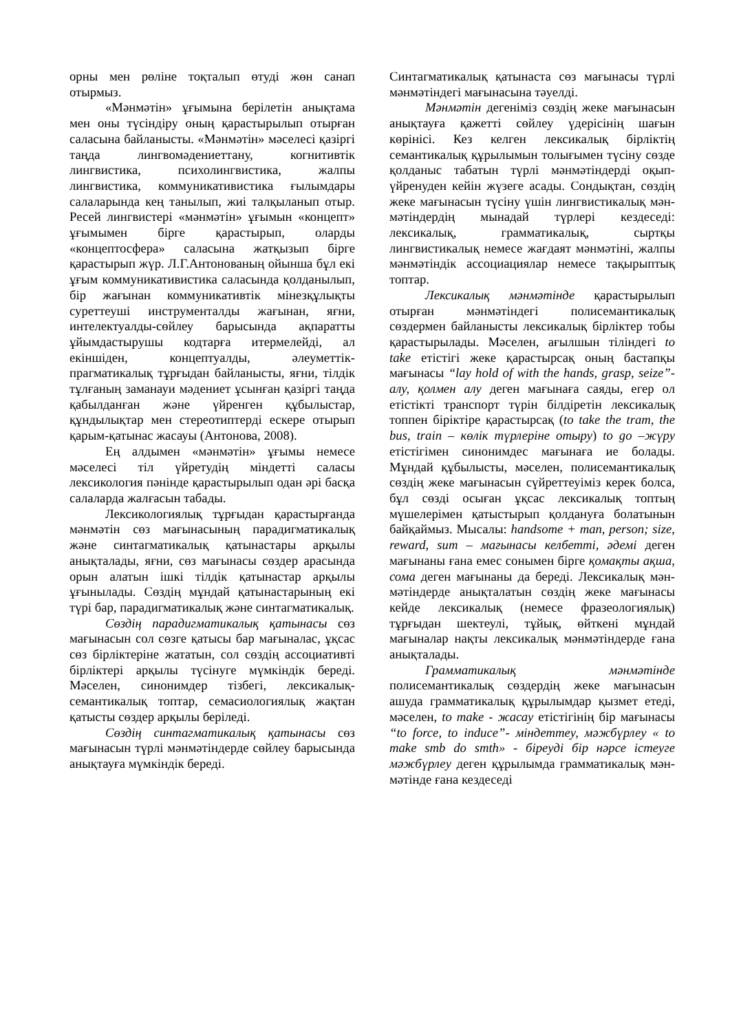орны мен рөліне тоқталып өтуді жөн санап отырмыз.
«Мәнмәтін» ұғымына берілетін анықтама мен оны түсіндіру оның қарастырылып отырған саласына байланысты. «Мәнмәтін» мәселесі қазіргі таңда лингвомәдениеттану, когнитивтік лингвистика, психолингвистика, жалпы лингвистика, коммуникативистика ғылымдары салаларында кең танылып, жиі талқыланып отыр. Ресей лингвистері «мәнмәтін» ұғымын «концепт» ұғымымен бірге қарастырып, оларды «концептосфера» саласына жатқызып бірге қарастырып жүр. Л.Г.Антонованың ойынша бұл екі ұғым коммуникативистика саласында қолданылып, бір жағынан коммуникативтік мінезқұлықты суреттеуші инструменталды жағынан, яғни, интелектуалды-сөйлеу барысында ақпаратты ұйымдастырушы кодтарға итермелейді, ал екіншіден, концептуалды, әлеуметтік-прагматикалық тұрғыдан байланысты, яғни, тілдік тұлғаның заманауи мәдениет ұсынған қазіргі таңда қабылданған және үйренген құбылыстар, құндылықтар мен стереотиптерді ескере отырып қарым-қатынас жасауы (Антонова, 2008).
Ең алдымен «мәнмәтін» ұғымы немесе мәселесі тіл үйретудің міндетті саласы лексикология пәнінде қарастырылып одан әрі басқа салаларда жалғасын табады.
Лексикологиялық тұрғыдан қарастырғанда мәнмәтін сөз мағынасының парадигматикалық және синтагматикалық қатынастары арқылы анықталады, яғни, сөз мағынасы сөздер арасында орын алатын ішкі тілдік қатынастар арқылы ұғынылады. Сөздің мұндай қатынастарының екі түрі бар, парадигматикалық және синтагматикалық.
Сөздің парадигматикалық қатынасы сөз мағынасын сол сөзге қатысы бар мағыналас, ұқсас сөз бірліктеріне жататын, сол сөздің ассоциативті бірліктері арқылы түсінуге мүмкіндік береді. Мәселен, синонимдер тізбегі, лексикалық-семантикалық топтар, семасиологиялық жақтан қатысты сөздер арқылы беріледі.
Сөздің синтагматикалық қатынасы сөз мағынасын түрлі мәнмәтіндерде сөйлеу барысында анықтауға мүмкіндік береді.
Синтагматикалық қатынаста сөз мағынасы түрлі мәнмәтіндегі мағынасына тәуелді.
Мәнмәтін дегеніміз сөздің жеке мағынасын анықтауға қажетті сөйлеу үдерісінің шағын көрінісі. Кез келген лексикалық бірліктің семантикалық құрылымын толығымен түсіну сөзде қолданыс табатын түрлі мәнмәтіндерді оқып-үйренуден кейін жүзеге асады. Сондықтан, сөздің жеке мағынасын түсіну үшін лингвистикалық мән-мәтіндердің мынадай түрлері кездеседі: лексикалық, грамматикалық, сыртқы лингвистикалық немесе жағдаят мәнмәтіні, жалпы мәнмәтіндік ассоциациялар немесе тақырыптық топтар.
Лексикалық мәнмәтінде қарастырылып отырған мәнмәтіндегі полисемантикалық сөздермен байланысты лексикалық бірліктер тобы қарастырылады. Мәселен, ағылшын тіліндегі to take етістігі жеке қарастырсақ оның бастапқы мағынасы “lay hold of with the hands, grasp, seize”- алу, қолмен алу деген мағынаға саяды, егер ол етістікті транспорт түрін білдіретін лексикалық топпен біріктіре қарастырсақ (to take the tram, the bus, train – көлік түрлеріне отыру) to go –жүру етістігімен синонимдес мағынаға ие болады. Мұндай құбылысты, мәселен, полисемантикалық сөздің жеке мағынасын сүйреттеуіміз керек болса, бұл сөзді осыған ұқсас лексикалық топтың мүшелерімен қатыстырып қолдануға болатынын байқаймыз. Мысалы: handsome + man, person; size, reward, sum – мағынасы келбетті, әдемі деген мағынаны ғана емес сонымен бірге қомақты ақша, сома деген мағынаны да береді. Лексикалық мән-мәтіндерде анықталатын сөздің жеке мағынасы кейде лексикалық (немесе фразеологиялық) тұрғыдан шектеулі, тұйық, өйткені мұндай мағыналар нақты лексикалық мәнмәтіндерде ғана анықталады.
Грамматикалық мәнмәтінде полисемантикалық сөздердің жеке мағынасын ашуда грамматикалық құрылымдар қызмет етеді, мәселен, to make - жасау етістігінің бір мағынасы “to force, to induce”- міндеттеу, мәжбүрлеу « to make smb do smth» - біреуді бір нәрсе істеуге мәжбүрлеу деген құрылымда грамматикалық мән-мәтінде ғана кездеседі